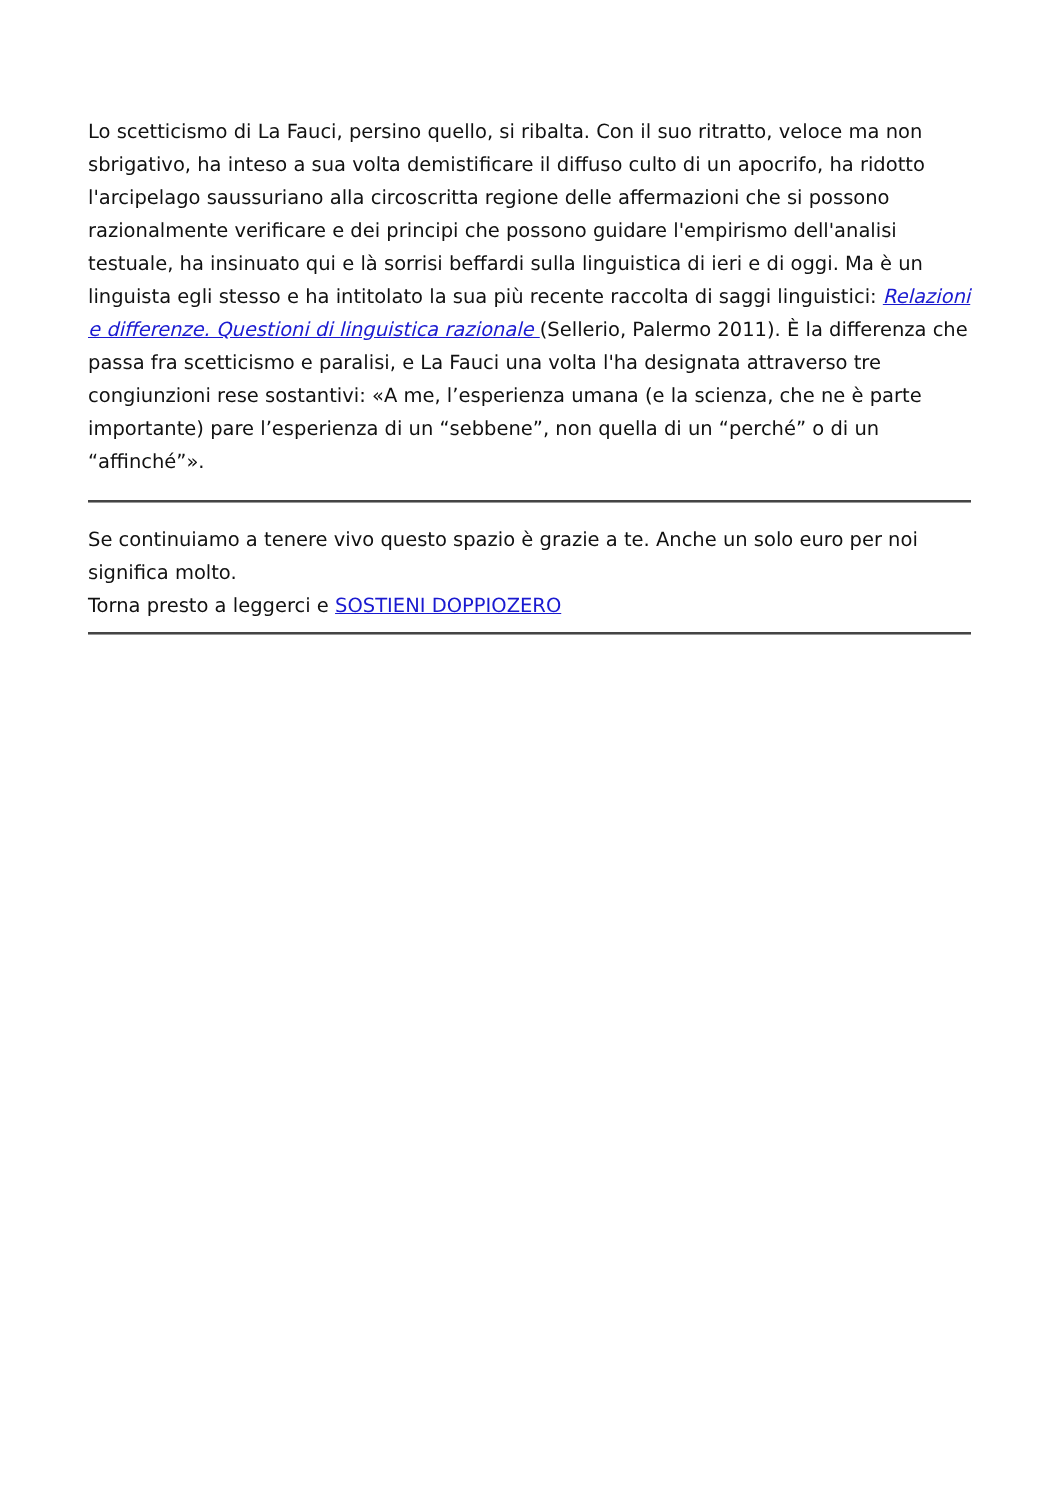Lo scetticismo di La Fauci, persino quello, si ribalta. Con il suo ritratto, veloce ma non sbrigativo, ha inteso a sua volta demistificare il diffuso culto di un apocrifo, ha ridotto l'arcipelago saussuriano alla circoscritta regione delle affermazioni che si possono razionalmente verificare e dei principi che possono guidare l'empirismo dell'analisi testuale, ha insinuato qui e là sorrisi beffardi sulla linguistica di ieri e di oggi. Ma è un linguista egli stesso e ha intitolato la sua più recente raccolta di saggi linguistici: Relazioni e differenze. Questioni di linguistica razionale (Sellerio, Palermo 2011). È la differenza che passa fra scetticismo e paralisi, e La Fauci una volta l'ha designata attraverso tre congiunzioni rese sostantivi: «A me, l’esperienza umana (e la scienza, che ne è parte importante) pare l’esperienza di un “sebbene”, non quella di un “perché” o di un “affinché”».
Se continuiamo a tenere vivo questo spazio è grazie a te. Anche un solo euro per noi significa molto.
Torna presto a leggerci e SOSTIENI DOPPIOZERO